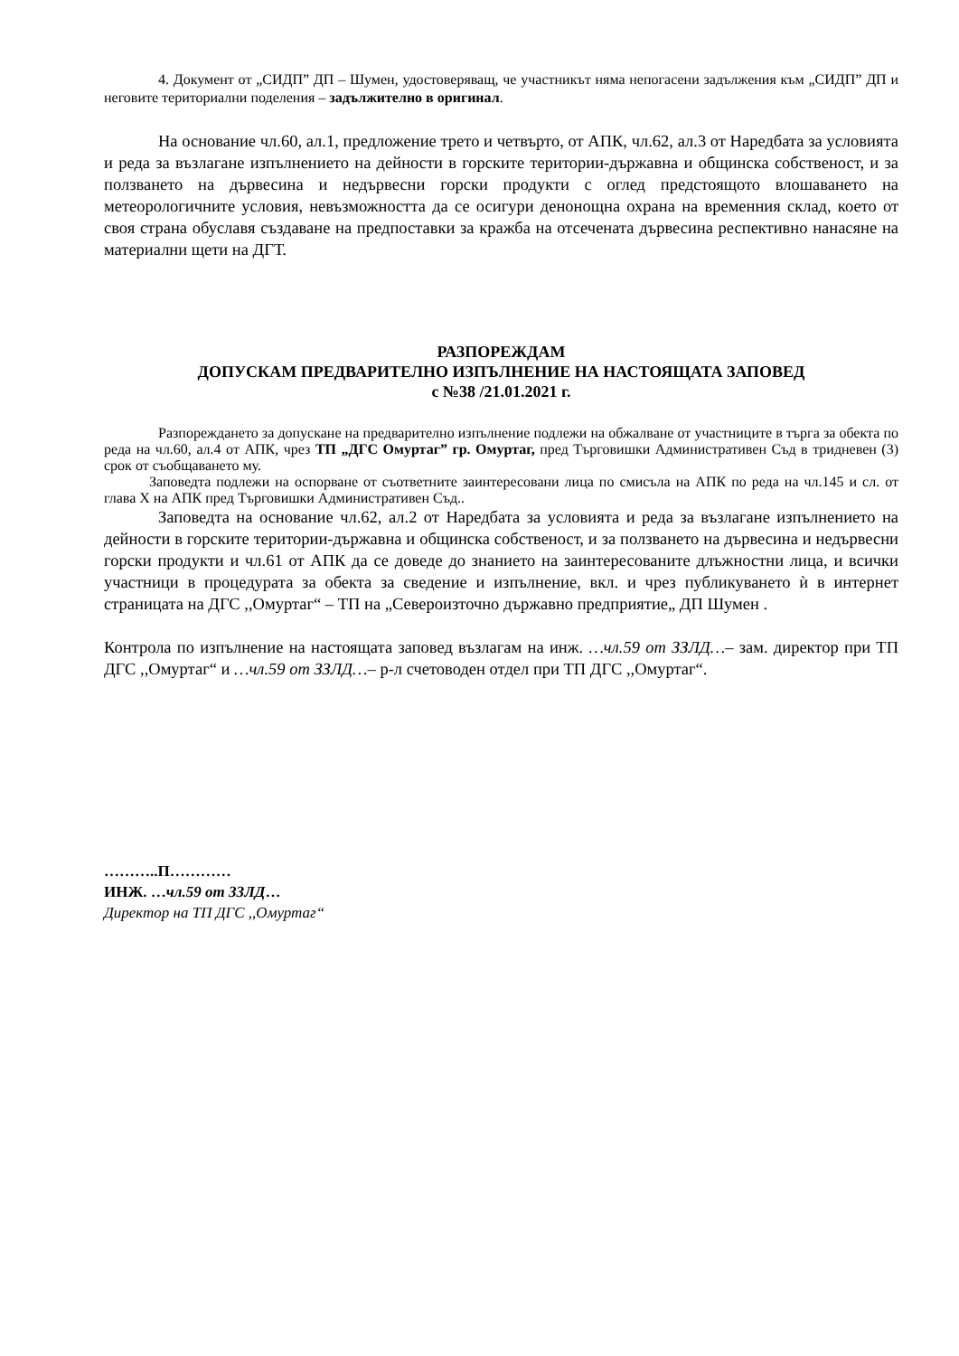4. Документ от „СИДП” ДП – Шумен, удостоверяващ, че участникът няма непогасени задължения към „СИДП” ДП и неговите териториални поделения – задължително в оригинал.
На основание чл.60, ал.1, предложение трето и четвърто, от АПК, чл.62, ал.3 от Наредбата за условията и реда за възлагане изпълнението на дейности в горските територии-държавна и общинска собственост, и за ползването на дървесина и недървесни горски продукти с оглед предстоящото влошаването на метеорологичните условия, невъзможността да се осигури денонощна охрана на временния склад, което от своя страна обуславя създаване на предпоставки за кражба на отсечената дървесина респективно нанасяне на материални щети на ДГТ.
РАЗПОРЕЖДАМ
ДОПУСКАМ ПРЕДВАРИТЕЛНО ИЗПЪЛНЕНИЕ НА НАСТОЯЩАТА ЗАПОВЕД
с №38 /21.01.2021 г.
Разпореждането за допускане на предварително изпълнение подлежи на обжалване от участниците в търга за обекта по реда на чл.60, ал.4 от АПК, чрез ТП „ДГС Омуртаг” гр. Омуртаг, пред Търговишки Административен Съд в тридневен (3) срок от съобщаването му.
Заповедта подлежи на оспорване от съответните заинтересовани лица по смисъла на АПК по реда на чл.145 и сл. от глава X на АПК пред Търговишки Административен Съд..
Заповедта на основание чл.62, ал.2 от Наредбата за условията и реда за възлагане изпълнението на дейности в горските територии-държавна и общинска собственост, и за ползването на дървесина и недървесни горски продукти и чл.61 от АПК да се доведе до знанието на заинтересованите длъжностни лица, и всички участници в процедурата за обекта за сведение и изпълнение, вкл. и чрез публикуването ѝ в интернет страницата на ДГС ,,Омуртаг“ – ТП на „Североизточно държавно предприятие„ ДП Шумен .
Контрола по изпълнение на настоящата заповед възлагам на инж. …чл.59 от ЗЗЛД…– зам. директор при ТП ДГС ,,Омуртаг“ и …чл.59 от ЗЗЛД…– р-л счетоводен отдел при ТП ДГС ,,Омуртаг“.
………..П…………
ИНЖ. …чл.59 от ЗЗЛД…
Директор на ТП ДГС ,,Омуртаг“